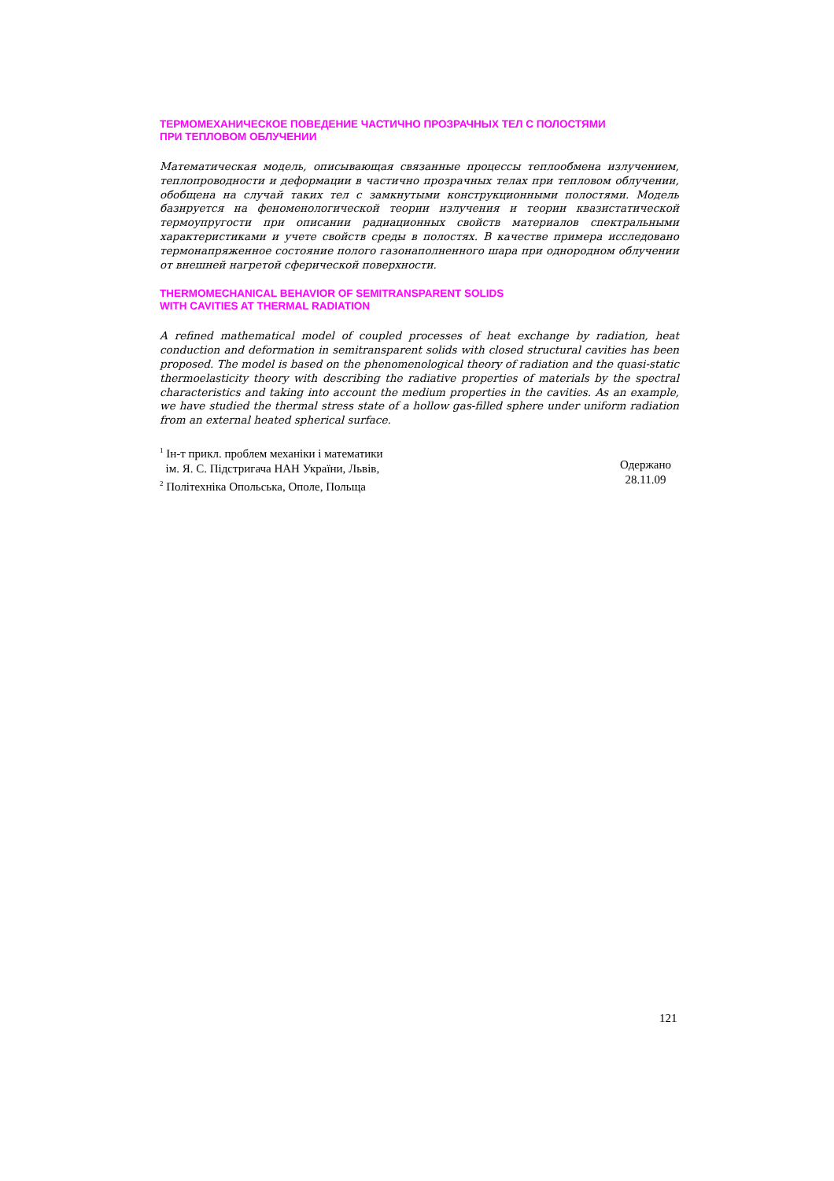ТЕРМОМЕХАНИЧЕСКОЕ ПОВЕДЕНИЕ ЧАСТИЧНО ПРОЗРАЧНЫХ ТЕЛ С ПОЛОСТЯМИ
ПРИ ТЕПЛОВОМ ОБЛУЧЕНИИ
Математическая модель, описывающая связанные процессы теплообмена излучением, теплопроводности и деформации в частично прозрачных телах при тепловом облучении, обобщена на случай таких тел с замкнутыми конструкционными полостями. Модель базируется на феноменологической теории излучения и теории квазистатической термоупругости при описании радиационных свойств материалов спектральными характеристиками и учете свойств среды в полостях. В качестве примера исследовано термонапряженное состояние полого газонаполненного шара при однородном облучении от внешней нагретой сферической поверхности.
THERMOMECHANICAL BEHAVIOR OF SEMITRANSPARENT SOLIDS
WITH CAVITIES AT THERMAL RADIATION
A refined mathematical model of coupled processes of heat exchange by radiation, heat conduction and deformation in semitransparent solids with closed structural cavities has been proposed. The model is based on the phenomenological theory of radiation and the quasi-static thermoelasticity theory with describing the radiative properties of materials by the spectral characteristics and taking into account the medium properties in the cavities. As an example, we have studied the thermal stress state of a hollow gas-filled sphere under uniform radiation from an external heated spherical surface.
<sup>1</sup> Ін-т прикл. проблем механіки і математики
ім. Я. С. Підстригача НАН України, Львів,
<sup>2</sup> Політехніка Опольська, Ополе, Польща
Одержано
28.11.09
121